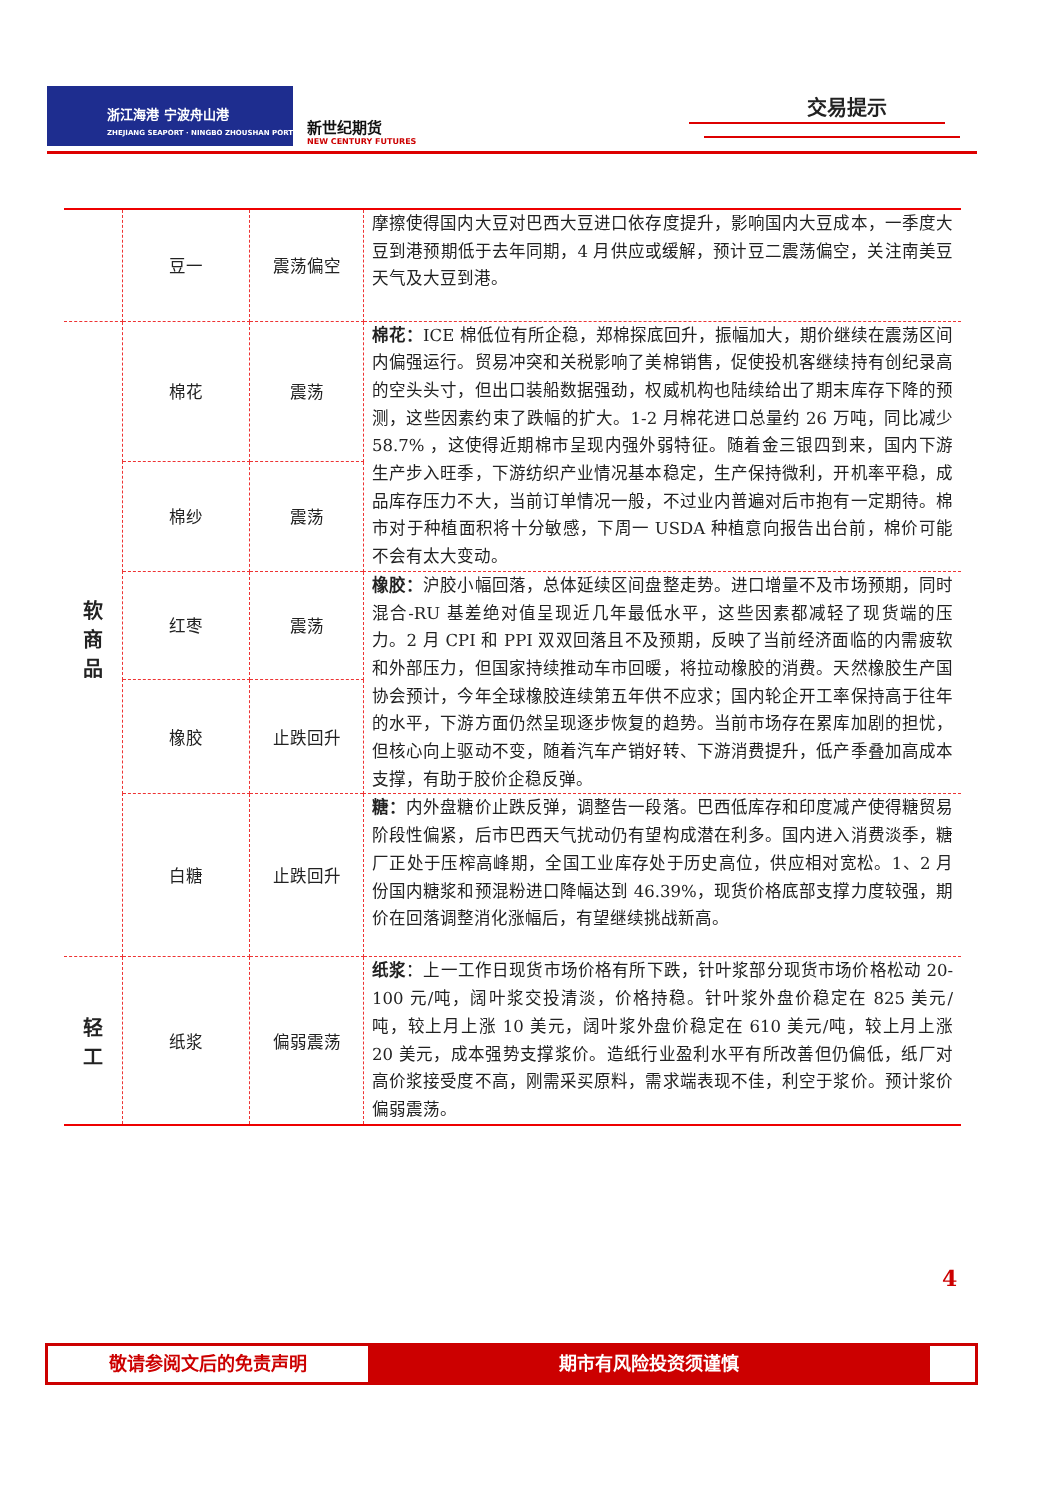浙江海港 宁波舟山港
ZHEJIANG SEAPORT · NINGBO ZHOUSHAN PORT
新世纪期货
NEW CENTURY FUTURES
交易提示
| | 豆一 | 震荡偏空 | 摩擦使得国内大豆对巴西大豆进口依存度提升，影响国内大豆成本，一季度大豆到港预期低于去年同期，4 月供应或缓解，预计豆二震荡偏空，关注南美豆天气及大豆到港。 |
| 软 商 品 | 棉花 | 震荡 | 棉花： ICE 棉低位有所企稳，郑棉探底回升，振幅加大，期价继续在震荡区间内偏强运行。贸易冲突和关税影响了美棉销售，促使投机客继续持有创纪录高的空头头寸，但出口装船数据强劲，权威机构也陆续给出了期末库存下降的预测，这些因素约束了跌幅的扩大。1-2 月棉花进口总量约 26 万吨，同比减少 58.7% ，这使得近期棉市呈现内强外弱特征。随着金三银四到来，国内下游生产步入旺季，下游纺织产业情况基本稳定，生产保持微利，开机率平稳，成品库存压力不大，当前订单情况一般，不过业内普遍对后市抱有一定期待。棉市对于种植面积将十分敏感，下周一 USDA 种植意向报告出台前，棉价可能不会有太大变动。 |
| | 棉纱 | 震荡 | |
| | 红枣 | 震荡 | 橡胶： 沪胶小幅回落，总体延续区间盘整走势。进口增量不及市场预期，同时混合-RU 基差绝对值呈现近几年最低水平，这些因素都减轻了现货端的压力。2 月 CPI 和 PPI 双双回落且不及预期，反映了当前经济面临的内需疲软和外部压力，但国家持续推动车市回暖，将拉动橡胶的消费。天然橡胶生产国协会预计，今年全球橡胶连续第五年供不应求；国内轮企开工率保持高于往年的水平，下游方面仍然呈现逐步恢复的趋势。当前市场存在累库加剧的担忧，但核心向上驱动不变，随着汽车产销好转、下游消费提升，低产季叠加高成本支撑，有助于胶价企稳反弹。 |
| | 橡胶 | 止跌回升 | |
| | 白糖 | 止跌回升 | 糖： 内外盘糖价止跌反弹，调整告一段落。巴西低库存和印度减产使得糖贸易阶段性偏紧，后市巴西天气扰动仍有望构成潜在利多。国内进入消费淡季，糖厂正处于压榨高峰期，全国工业库存处于历史高位，供应相对宽松。1、2 月份国内糖浆和预混粉进口降幅达到 46.39%，现货价格底部支撑力度较强，期价在回落调整消化涨幅后，有望继续挑战新高。 |
| 轻 工 | 纸浆 | 偏弱震荡 | 纸浆 ：上一工作日现货市场价格有所下跌，针叶浆部分现货市场价格松动 20-100 元/吨，阔叶浆交投清淡，价格持稳。针叶浆外盘价稳定在 825 美元/吨，较上月上涨 10 美元，阔叶浆外盘价稳定在 610 美元/吨，较上月上涨 20 美元，成本强势支撑浆价。造纸行业盈利水平有所改善但仍偏低，纸厂对高价浆接受度不高，刚需采买原料，需求端表现不佳，利空于浆价。预计浆价偏弱震荡。 |
4
敬请参阅文后的免责声明 期市有风险投资须谨慎